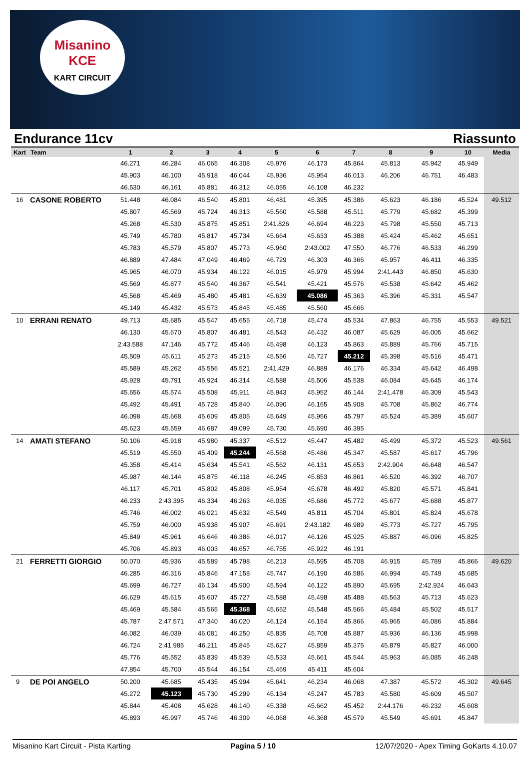Misanino
KCE
KART CIRCUIT
Endurance 11cv Riassunto
| Kart | Team | 1 | 2 | 3 | 4 | 5 | 6 | 7 | 8 | 9 | 10 | Media |
| --- | --- | --- | --- | --- | --- | --- | --- | --- | --- | --- | --- | --- |
| | | 46.271 | 46.284 | 46.065 | 46.308 | 45.976 | 46.173 | 45.864 | 45.813 | 45.942 | 45.949 | |
| | | 45.903 | 46.100 | 45.918 | 46.044 | 45.936 | 45.954 | 46.013 | 46.206 | 46.751 | 46.483 | |
| | | 46.530 | 46.161 | 45.881 | 46.312 | 46.055 | 46.108 | 46.232 | | | | |
| 16 | CASONE ROBERTO | 51.448 | 46.084 | 46.540 | 45.801 | 46.481 | 45.395 | 45.386 | 45.623 | 46.186 | 45.524 | 49.512 |
| | | 45.807 | 45.569 | 45.724 | 46.313 | 45.560 | 45.588 | 45.511 | 45.779 | 45.682 | 45.399 | |
| | | 45.268 | 45.530 | 45.875 | 45.851 | 2:41.826 | 46.694 | 46.223 | 45.798 | 45.550 | 45.713 | |
| | | 45.749 | 45.780 | 45.817 | 45.734 | 45.664 | 45.633 | 45.388 | 45.424 | 45.462 | 45.651 | |
| | | 45.783 | 45.579 | 45.807 | 45.773 | 45.960 | 2:43.002 | 47.550 | 46.776 | 46.533 | 46.299 | |
| | | 46.889 | 47.484 | 47.049 | 46.469 | 46.729 | 46.303 | 46.366 | 45.957 | 46.411 | 46.335 | |
| | | 45.965 | 46.070 | 45.934 | 46.122 | 46.015 | 45.979 | 45.994 | 2:41.443 | 46.850 | 45.630 | |
| | | 45.569 | 45.877 | 45.540 | 46.367 | 45.541 | 45.421 | 45.576 | 45.538 | 45.642 | 45.462 | |
| | | 45.568 | 45.469 | 45.480 | 45.481 | 45.639 | 45.086 | 45.363 | 45.396 | 45.331 | 45.547 | |
| | | 45.149 | 45.432 | 45.573 | 45.845 | 45.485 | 45.560 | 45.666 | | | | |
| 10 | ERRANI RENATO | 49.713 | 45.685 | 45.547 | 45.655 | 46.718 | 45.474 | 45.534 | 47.863 | 46.755 | 45.553 | 49.521 |
| | | 46.130 | 45.670 | 45.807 | 46.481 | 45.543 | 46.432 | 46.087 | 45.629 | 46.005 | 45.662 | |
| | | 2:43.588 | 47.146 | 45.772 | 45.446 | 45.498 | 46.123 | 45.863 | 45.889 | 45.766 | 45.715 | |
| | | 45.509 | 45.611 | 45.273 | 45.215 | 45.556 | 45.727 | 45.212 | 45.398 | 45.516 | 45.471 | |
| | | 45.589 | 45.262 | 45.556 | 45.521 | 2:41.429 | 46.889 | 46.176 | 46.334 | 45.642 | 46.498 | |
| | | 45.928 | 45.791 | 45.924 | 46.314 | 45.588 | 45.506 | 45.538 | 46.084 | 45.645 | 46.174 | |
| | | 45.656 | 45.574 | 45.508 | 45.911 | 45.943 | 45.952 | 46.144 | 2:41.478 | 46.309 | 45.543 | |
| | | 45.492 | 45.491 | 45.728 | 45.840 | 46.090 | 46.165 | 45.908 | 45.708 | 45.862 | 46.774 | |
| | | 46.098 | 45.668 | 45.609 | 45.805 | 45.649 | 45.956 | 45.797 | 45.524 | 45.389 | 45.607 | |
| | | 45.623 | 45.559 | 46.687 | 49.099 | 45.730 | 45.690 | 46.395 | | | | |
| 14 | AMATI STEFANO | 50.106 | 45.918 | 45.980 | 45.337 | 45.512 | 45.447 | 45.482 | 45.499 | 45.372 | 45.523 | 49.561 |
| | | 45.519 | 45.550 | 45.409 | 45.244 | 45.568 | 45.486 | 45.347 | 45.587 | 45.617 | 45.796 | |
| | | 45.358 | 45.414 | 45.634 | 45.541 | 45.562 | 46.131 | 45.653 | 2:42.904 | 46.648 | 46.547 | |
| | | 45.987 | 46.144 | 45.875 | 46.118 | 46.245 | 45.853 | 46.861 | 46.520 | 46.392 | 46.707 | |
| | | 46.117 | 45.701 | 45.802 | 45.808 | 45.954 | 45.678 | 46.492 | 45.820 | 45.571 | 45.841 | |
| | | 46.233 | 2:43.395 | 46.334 | 46.263 | 46.035 | 45.686 | 45.772 | 45.677 | 45.688 | 45.877 | |
| | | 45.746 | 46.002 | 46.021 | 45.632 | 45.549 | 45.811 | 45.704 | 45.801 | 45.824 | 45.678 | |
| | | 45.759 | 46.000 | 45.938 | 45.907 | 45.691 | 2:43.182 | 46.989 | 45.773 | 45.727 | 45.795 | |
| | | 45.849 | 45.961 | 46.646 | 46.386 | 46.017 | 46.126 | 45.925 | 45.887 | 46.096 | 45.825 | |
| | | 45.706 | 45.893 | 46.003 | 46.657 | 46.755 | 45.922 | 46.191 | | | | |
| 21 | FERRETTI GIORGIO | 50.070 | 45.936 | 45.589 | 45.798 | 46.213 | 45.595 | 45.708 | 46.915 | 45.789 | 45.866 | 49.620 |
| | | 46.285 | 46.316 | 45.846 | 47.158 | 45.747 | 46.190 | 46.586 | 46.994 | 45.749 | 45.685 | |
| | | 45.699 | 46.727 | 46.134 | 45.900 | 45.594 | 46.122 | 45.890 | 45.695 | 2:42.924 | 46.643 | |
| | | 46.629 | 45.615 | 45.607 | 45.727 | 45.588 | 45.498 | 45.488 | 45.563 | 45.713 | 45.623 | |
| | | 45.469 | 45.584 | 45.565 | 45.368 | 45.652 | 45.548 | 45.566 | 45.484 | 45.502 | 45.517 | |
| | | 45.787 | 2:47.571 | 47.340 | 46.020 | 46.124 | 46.154 | 45.866 | 45.965 | 46.086 | 45.884 | |
| | | 46.082 | 46.039 | 46.081 | 46.250 | 45.835 | 45.708 | 45.887 | 45.936 | 46.136 | 45.998 | |
| | | 46.724 | 2:41.985 | 46.211 | 45.845 | 45.627 | 45.859 | 45.375 | 45.879 | 45.827 | 46.000 | |
| | | 45.776 | 45.552 | 45.839 | 45.539 | 45.533 | 45.661 | 45.544 | 45.963 | 46.085 | 46.248 | |
| | | 47.854 | 45.700 | 45.544 | 46.154 | 45.469 | 45.411 | 45.604 | | | | |
| 9 | DE POI ANGELO | 50.200 | 45.685 | 45.435 | 45.994 | 45.641 | 46.234 | 46.068 | 47.387 | 45.572 | 45.302 | 49.645 |
| | | 45.272 | 45.123 | 45.730 | 45.299 | 45.134 | 45.247 | 45.783 | 45.580 | 45.609 | 45.507 | |
| | | 45.844 | 45.408 | 45.628 | 46.140 | 45.338 | 45.662 | 45.452 | 2:44.176 | 46.232 | 45.608 | |
| | | 45.893 | 45.997 | 45.746 | 46.309 | 46.068 | 46.368 | 45.579 | 45.549 | 45.691 | 45.847 | |
Misanino Kart Circuit - Pista Karting Pagina 5 / 10 12/07/2020 - Apex Timing GoKarts 4.10.07